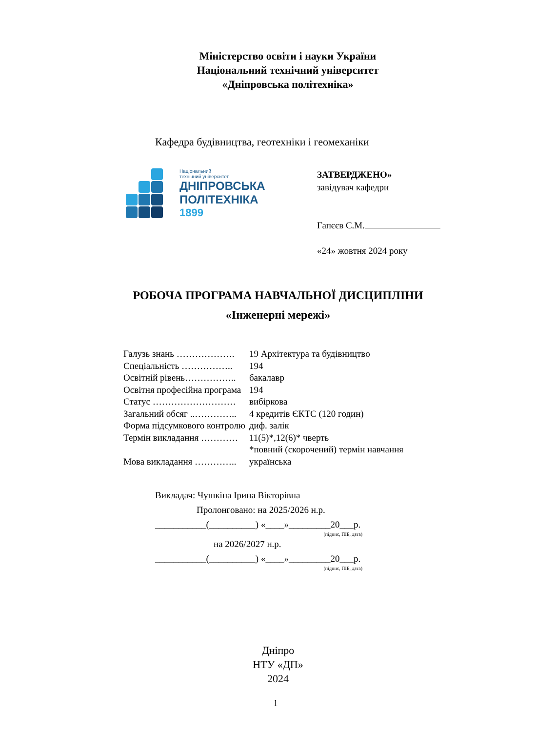Міністерство освіти і науки України
Національний технічний університет
«Дніпровська політехніка»
Кафедра будівництва, геотехніки і геомеханіки
Національний
технічний університет
ДНІПРОВСЬКА
ПОЛІТЕХНІКА
1899
ЗАТВЕРДЖЕНО»
завідувач кафедри
Гапєєв С.М.
«24» жовтня 2024 року
РОБОЧА ПРОГРАМА НАВЧАЛЬНОЇ ДИСЦИПЛІНИ
«Інженерні мережі»
| Галузь знань ………………. | 19 Архітектура та будівництво |
| Спеціальність …………….. | 194 |
| Освітній рівень…………….. | бакалавр |
| Освітня професійна програма | 194 |
| Статус ……………………… | вибіркова |
| Загальний обсяг ..………….. | 4 кредитів ЄКТС (120 годин) |
| Форма підсумкового контролю | диф. залік |
| Термін викладання ………… | 11(5)*,12(6)* чверть *повний (скорочений) термін навчання |
| Мова викладання ………….. | українська |
Викладач: Чушкіна Ірина Вікторівна
Пролонговано: на 2025/2026 н.р.
___________(__________) «____»_________20___р.
(підпис, ПІБ, дата)
на 2026/2027 н.р.
___________(__________) «____»_________20___р.
(підпис, ПІБ, дата)
Дніпро
НТУ «ДП»
2024
1